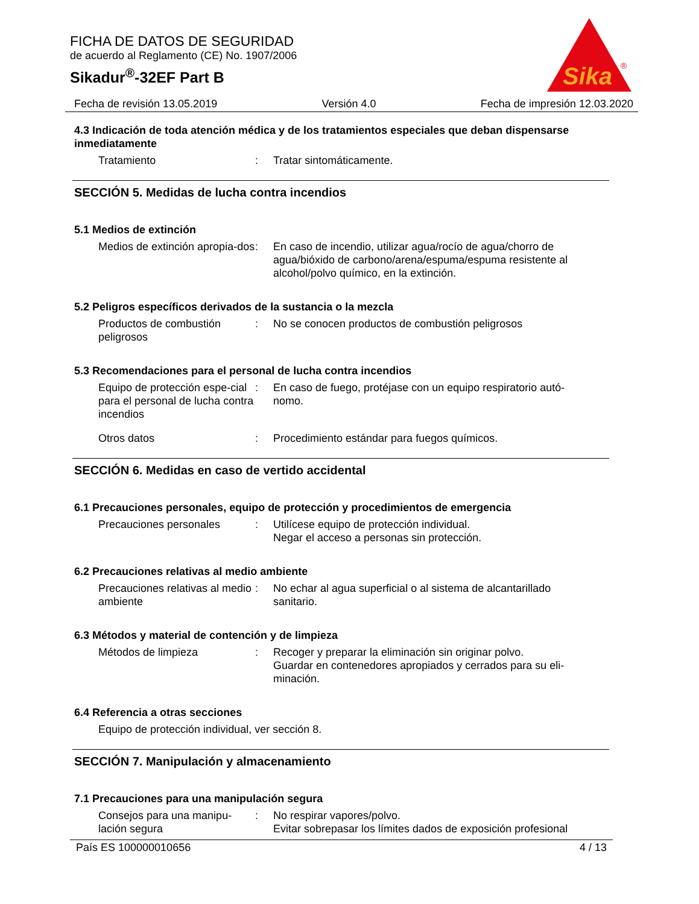FICHA DE DATOS DE SEGURIDAD
de acuerdo al Reglamento (CE) No. 1907/2006
Sikadur<sup>®</sup>-32EF Part B
Sika
®
Fecha de revisión 13.05.2019 Versión 4.0 Fecha de impresión 12.03.2020
4.3 Indicación de toda atención médica y de los tratamientos especiales que deban dispensarse inmediatamente
Tratamiento : Tratar sintomáticamente.
SECCIÓN 5. Medidas de lucha contra incendios
5.1 Medios de extinción
Medios de extinción apropia-dos
: En caso de incendio, utilizar agua/rocío de agua/chorro de agua/bióxido de carbono/arena/espuma/espuma resistente al alcohol/polvo químico, en la extinción.
5.2 Peligros específicos derivados de la sustancia o la mezcla
Productos de combustión peligrosos
: No se conocen productos de combustión peligrosos
5.3 Recomendaciones para el personal de lucha contra incendios
Equipo de protección espe-cial para el personal de lucha contra incendios
: En caso de fuego, protéjase con un equipo respiratorio autó-nomo.
Otros datos : Procedimiento estándar para fuegos químicos.
SECCIÓN 6. Medidas en caso de vertido accidental
6.1 Precauciones personales, equipo de protección y procedimientos de emergencia
Precauciones personales : Utilícese equipo de protección individual.
Negar el acceso a personas sin protección.
6.2 Precauciones relativas al medio ambiente
Precauciones relativas al medio ambiente
: No echar al agua superficial o al sistema de alcantarillado sanitario.
6.3 Métodos y material de contención y de limpieza
Métodos de limpieza : Recoger y preparar la eliminación sin originar polvo.
Guardar en contenedores apropiados y cerrados para su eli-minación.
6.4 Referencia a otras secciones
Equipo de protección individual, ver sección 8.
SECCIÓN 7. Manipulación y almacenamiento
7.1 Precauciones para una manipulación segura
Consejos para una manipu-lación segura
: No respirar vapores/polvo.
Evitar sobrepasar los límites dados de exposición profesional
País ES 100000010656 4 / 13